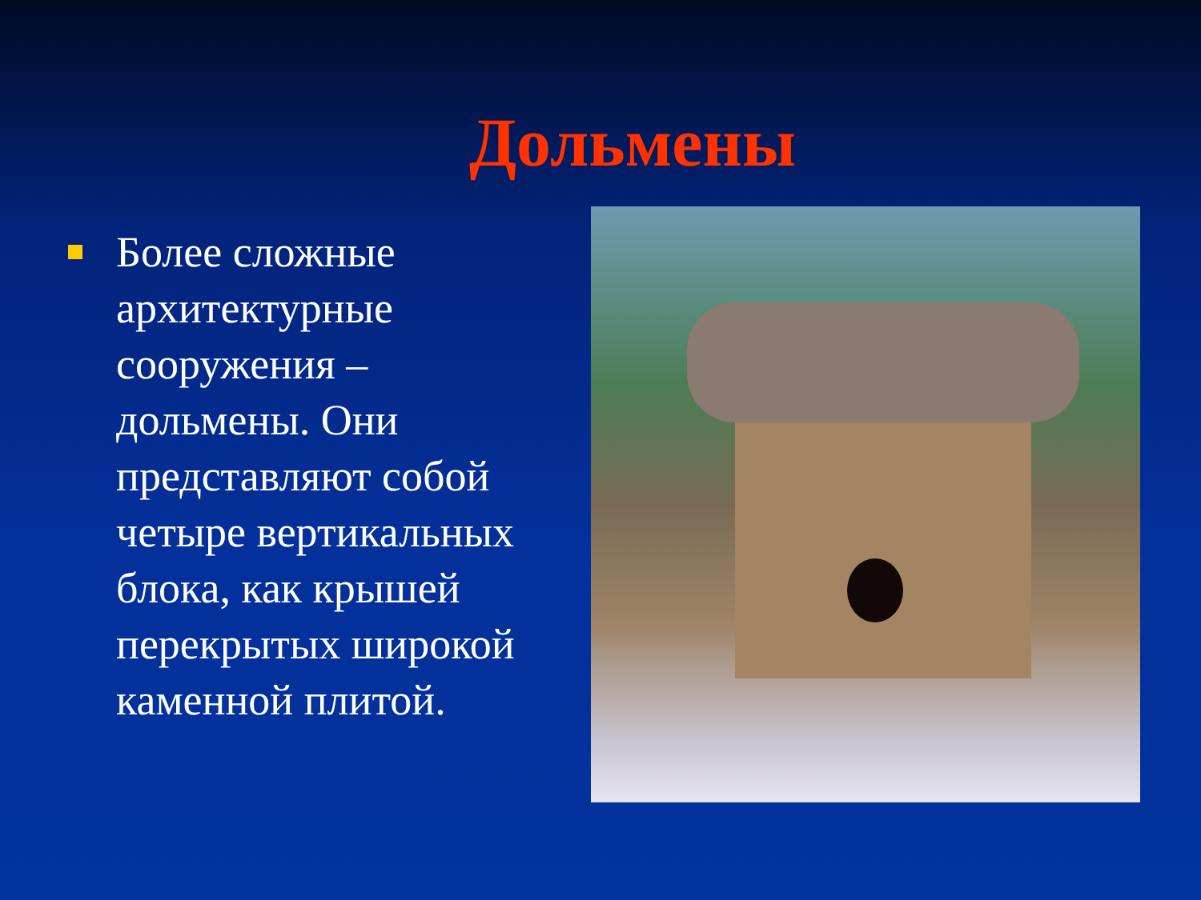Дольмены
Более сложные архитектурные сооружения – дольмены. Они представляют собой четыре вертикальных блока, как крышей перекрытых широкой каменной плитой.